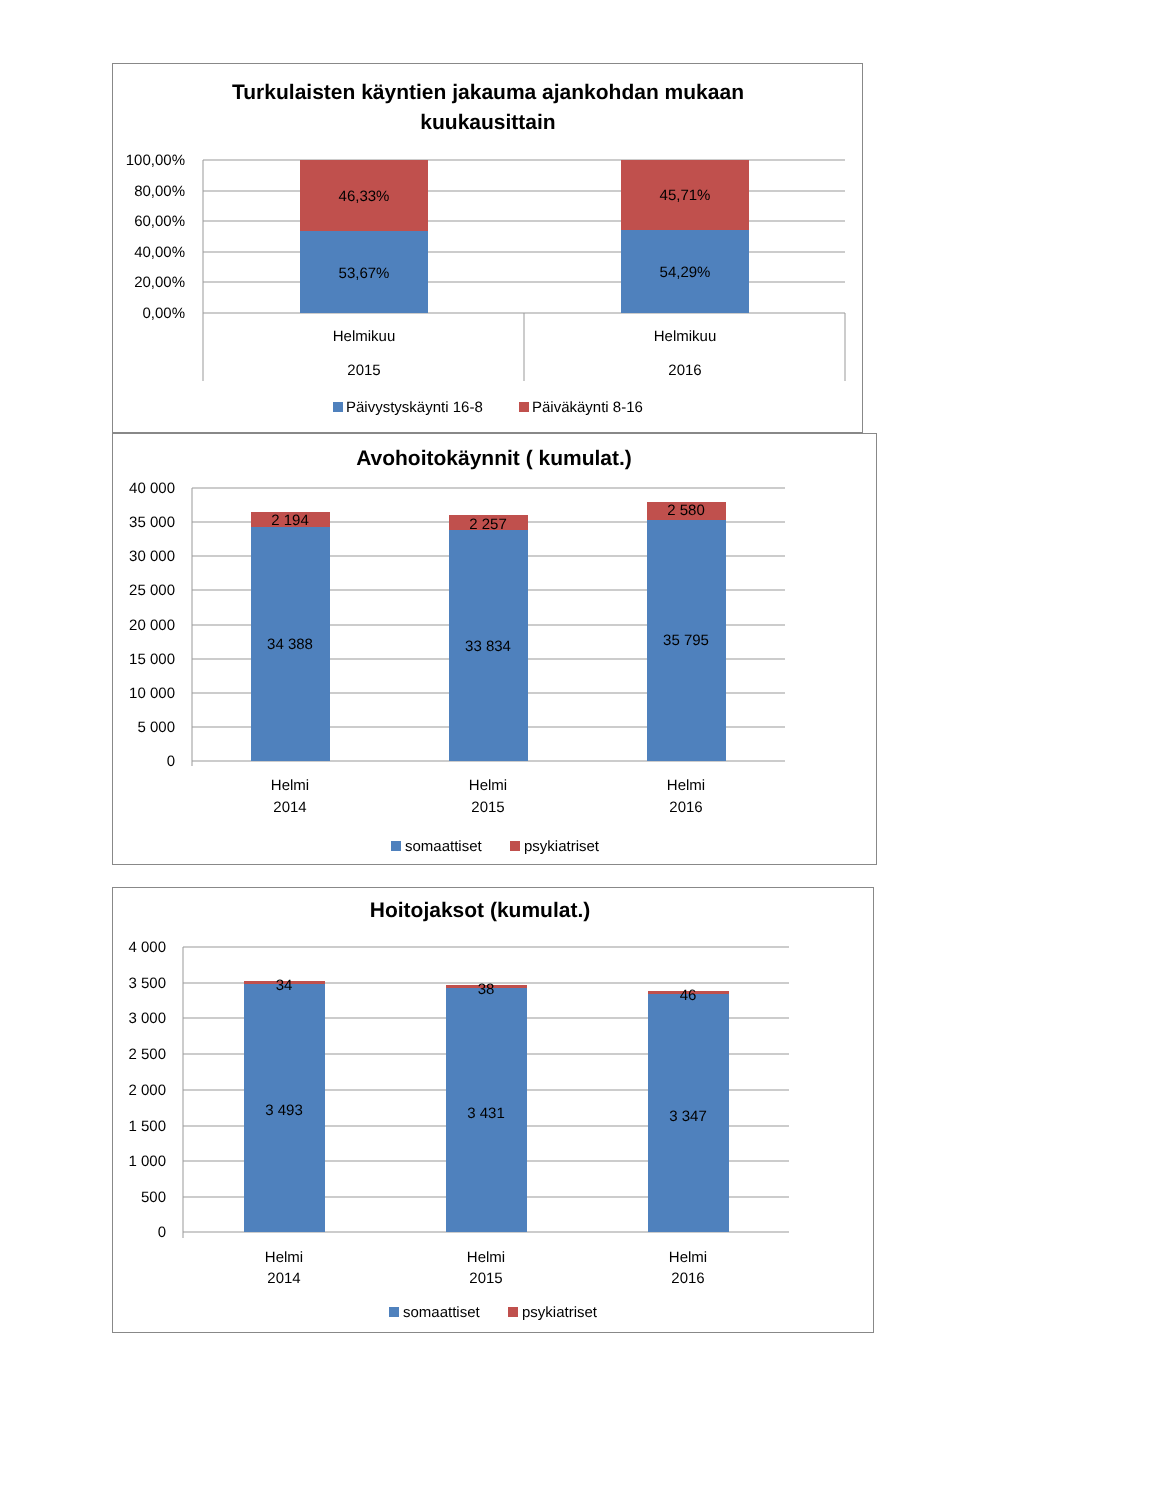Turkulaisten käyntien jakauma ajankohdan mukaan
kuukausittain
100,00%
80,00%
60,00%
40,00%
20,00%
0,00%
46,33%
53,67%
45,71%
54,29%
Helmikuu
2015
Helmikuu
2016
Päivystyskäynti 16-8
Päiväkäynti 8-16
Avohoitokäynnit ( kumulat.)
40 000
35 000
30 000
25 000
20 000
15 000
10 000
5 000
0
2 194
34 388
2 257
33 834
2 580
35 795
Helmi
2014
Helmi
2015
Helmi
2016
somaattiset
psykiatriset
Hoitojaksot (kumulat.)
4 000
3 500
3 000
2 500
2 000
1 500
1 000
500
0
34
3 493
38
3 431
46
3 347
Helmi
2014
Helmi
2015
Helmi
2016
somaattiset
psykiatriset